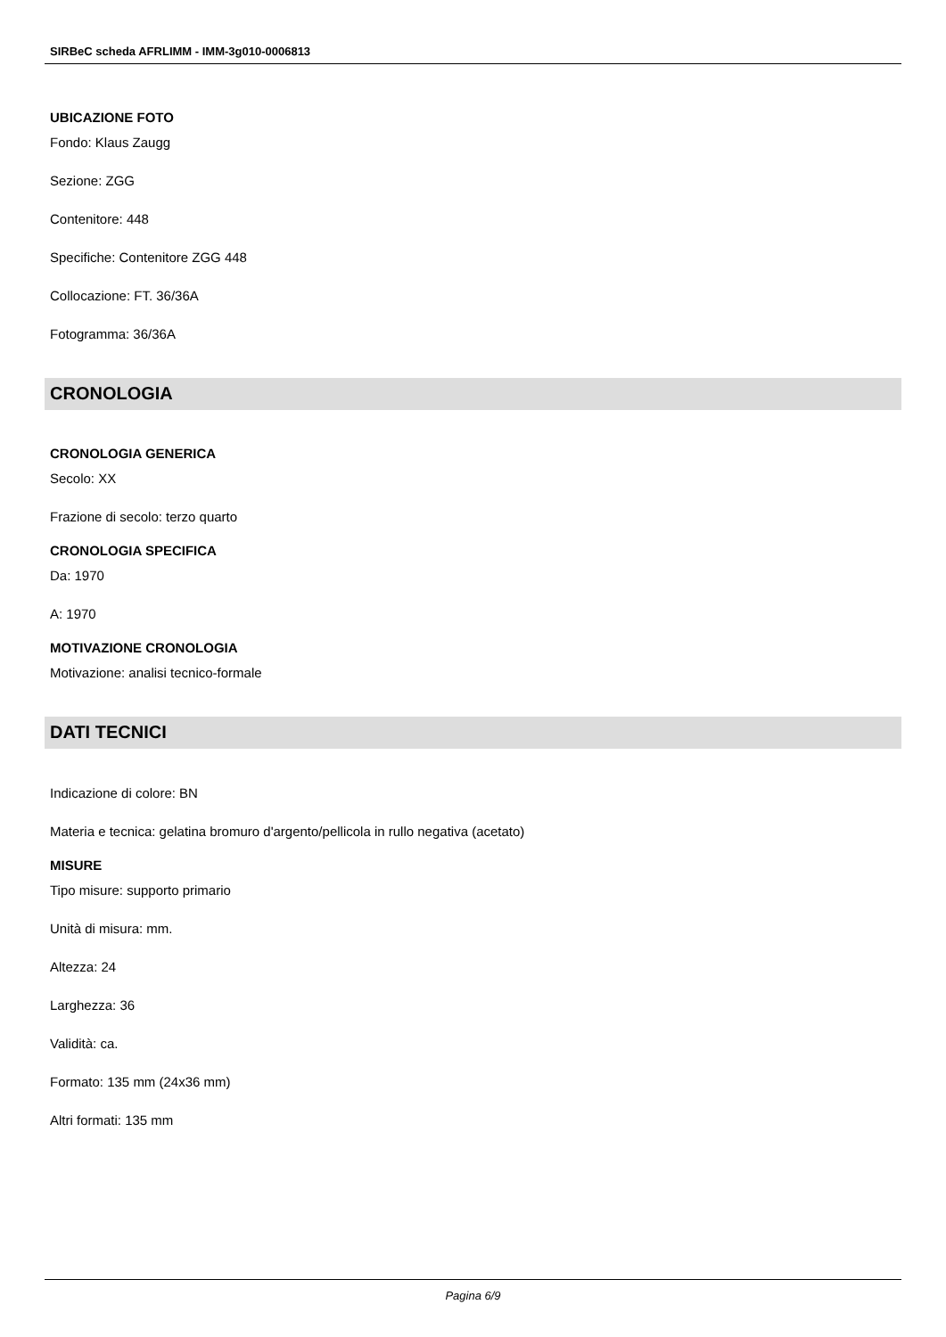SIRBeC scheda AFRLIMM - IMM-3g010-0006813
UBICAZIONE FOTO
Fondo: Klaus Zaugg
Sezione: ZGG
Contenitore: 448
Specifiche: Contenitore ZGG 448
Collocazione: FT. 36/36A
Fotogramma: 36/36A
CRONOLOGIA
CRONOLOGIA GENERICA
Secolo: XX
Frazione di secolo: terzo quarto
CRONOLOGIA SPECIFICA
Da: 1970
A: 1970
MOTIVAZIONE CRONOLOGIA
Motivazione: analisi tecnico-formale
DATI TECNICI
Indicazione di colore: BN
Materia e tecnica: gelatina bromuro d'argento/pellicola in rullo negativa (acetato)
MISURE
Tipo misure: supporto primario
Unità di misura: mm.
Altezza: 24
Larghezza: 36
Validità: ca.
Formato: 135 mm (24x36 mm)
Altri formati: 135 mm
Pagina 6/9